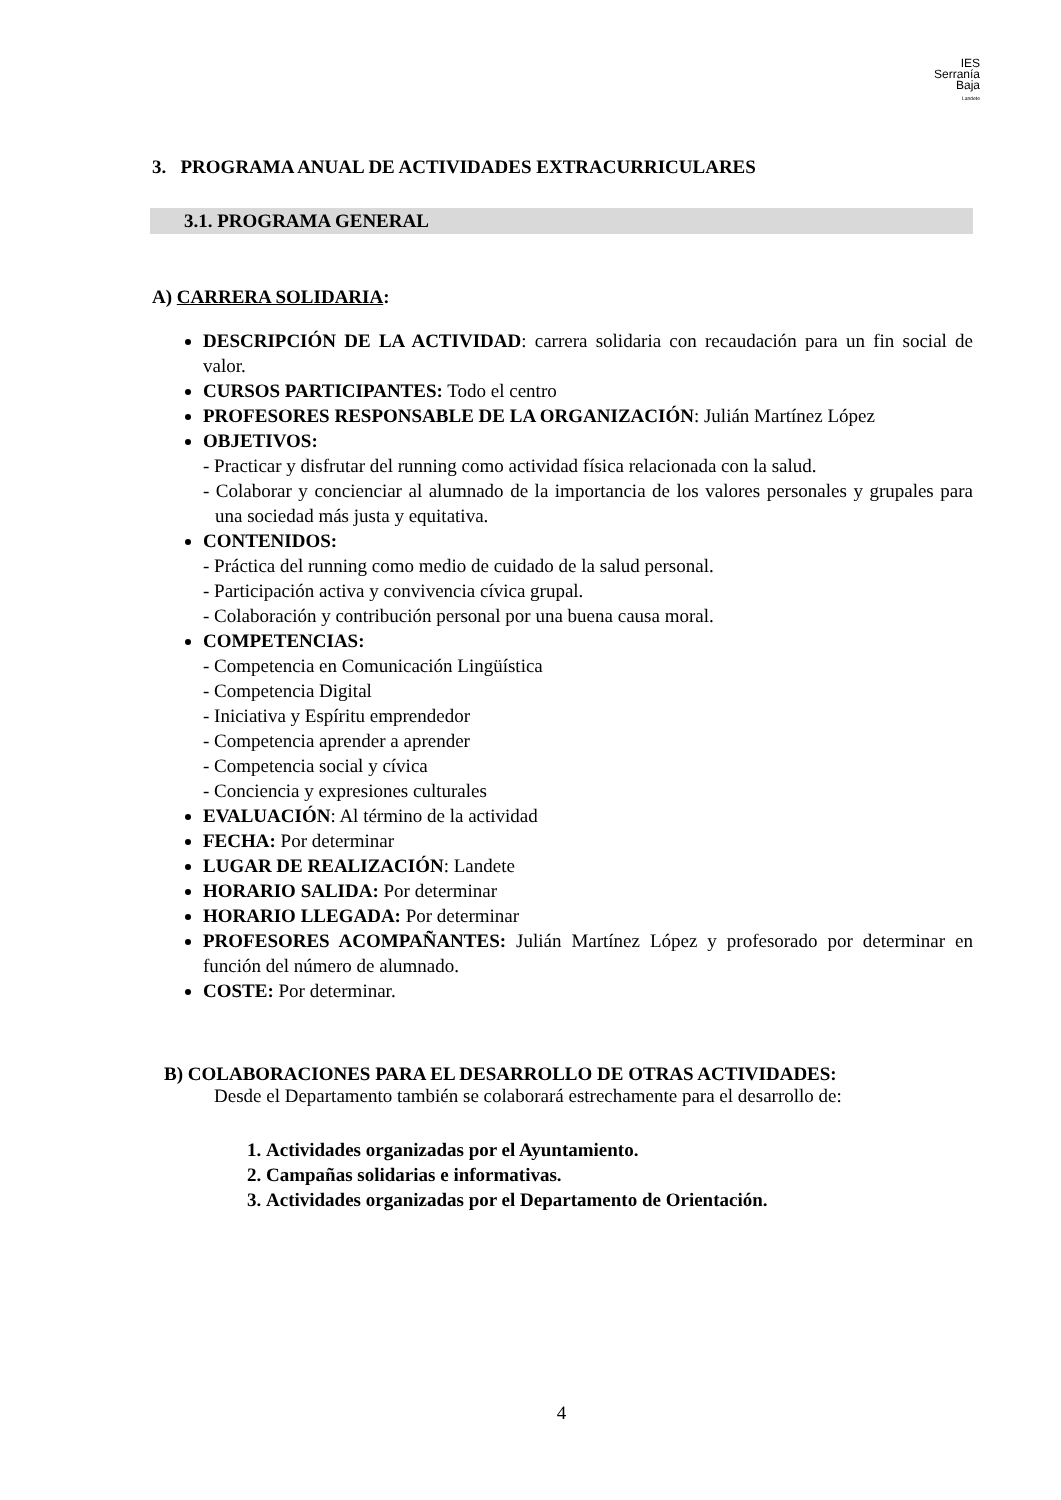IES
Serranía
Baja
Landete
3. PROGRAMA ANUAL DE ACTIVIDADES EXTRACURRICULARES
3.1. PROGRAMA GENERAL
A) CARRERA SOLIDARIA:
DESCRIPCIÓN DE LA ACTIVIDAD: carrera solidaria con recaudación para un fin social de valor.
CURSOS PARTICIPANTES: Todo el centro
PROFESORES RESPONSABLE DE LA ORGANIZACIÓN: Julián Martínez López
OBJETIVOS:
- Practicar y disfrutar del running como actividad física relacionada con la salud.
- Colaborar y concienciar al alumnado de la importancia de los valores personales y grupales para una sociedad más justa y equitativa.
CONTENIDOS:
- Práctica del running como medio de cuidado de la salud personal.
- Participación activa y convivencia cívica grupal.
- Colaboración y contribución personal por una buena causa moral.
COMPETENCIAS:
- Competencia en Comunicación Lingüística
- Competencia Digital
- Iniciativa y Espíritu emprendedor
- Competencia aprender a aprender
- Competencia social y cívica
- Conciencia y expresiones culturales
EVALUACIÓN: Al término de la actividad
FECHA: Por determinar
LUGAR DE REALIZACIÓN: Landete
HORARIO SALIDA: Por determinar
HORARIO LLEGADA: Por determinar
PROFESORES ACOMPAÑANTES: Julián Martínez López y profesorado por determinar en función del número de alumnado.
COSTE: Por determinar.
B) COLABORACIONES PARA EL DESARROLLO DE OTRAS ACTIVIDADES:
Desde el Departamento también se colaborará estrechamente para el desarrollo de:
1. Actividades organizadas por el Ayuntamiento.
2. Campañas solidarias e informativas.
3. Actividades organizadas por el Departamento de Orientación.
4